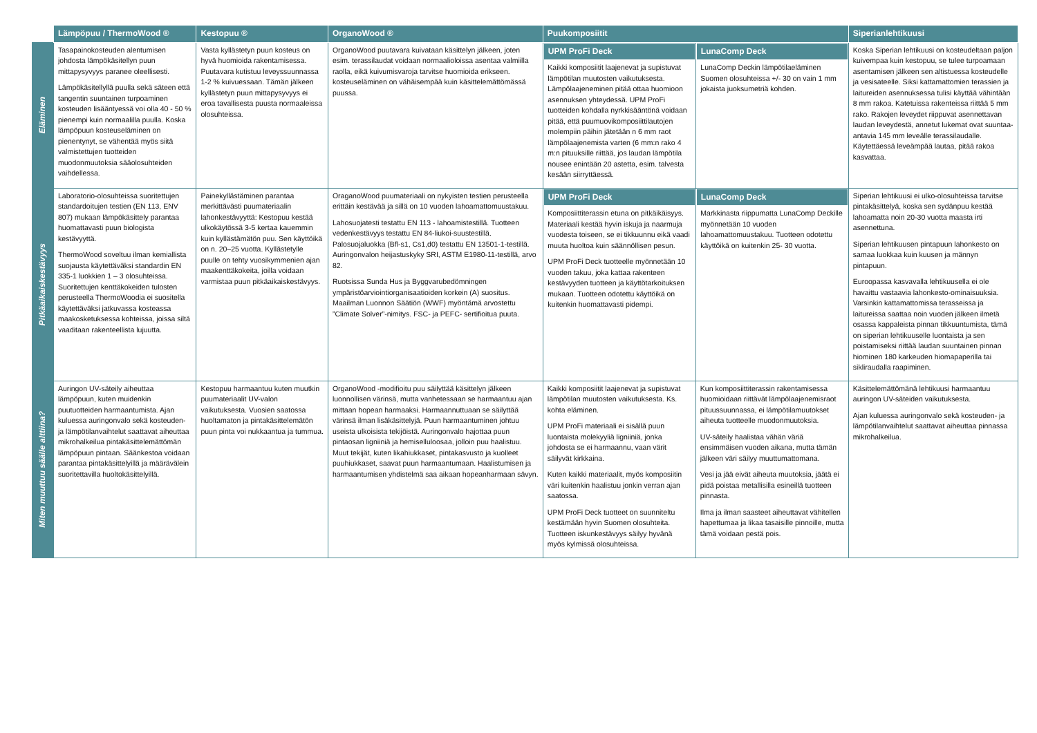| | Lämpöpuu / ThermoWood ® | Kestopuu ® | OrganoWood ® | Puukomposiitit | | Siperianlehtikuusi |
| Eläminen | Tasapainokosteuden alentumisen johdosta lämpökäsitellyn puun mittapysyvyys paranee oleellisesti. Lämpökäsitellyllä puulla sekä säteen että tangentin suuntainen turpoaminen kosteuden lisääntyessä voi olla 40 - 50 % pienempi kuin normaalilla puulla. Koska lämpöpuun kosteuseläminen on pienentynyt, se vähentää myös siitä valmistettujen tuotteiden muodonmuutoksia sääolosuhteiden vaihdellessa. | Vasta kyllästetyn puun kosteus on hyvä huomioida rakentamisessa. Puutavara kutistuu leveyssuunnassa 1-2 % kuivuessaan. Tämän jälkeen kyllästetyn puun mittapysyvyys ei eroa tavallisesta puusta normaaleissa olosuhteissa. | OrganoWood puutavara kuivataan käsittelyn jälkeen, joten esim. terassilaudat voidaan normaalioloissa asentaa valmiilla raolla, eikä kuivumisvaroja tarvitse huomioida erikseen. kosteuseläminen on vähäisempää kuin käsittelemättömässä puussa. | / UPM ProFi Deck / / --- / / Kaikki komposiitit laajenevat ja supistuvat lämpötilan muutosten vaikutuksesta. Lämpölaajeneminen pitää ottaa huomioon asennuksen yhteydessä. UPM ProFi tuotteiden kohdalla nyrkkisääntönä voidaan pitää, että puumuovikomposiittilautojen molempiin päihin jätetään n 6 mm raot lämpölaajenemista varten (6 mm:n rako 4 m:n pituuksille riittää, jos laudan lämpötila nousee enintään 20 astetta, esim. talvesta kesään siirryttäessä. / | / LunaComp Deck / / --- / / LunaComp Deckin lämpötilaeläminen Suomen olosuhteissa +/- 30 on vain 1 mm jokaista juoksumetriä kohden. / | Koska Siperian lehtikuusi on kosteudeltaan paljon kuivempaa kuin kestopuu, se tulee turpoamaan asentamisen jälkeen sen altistuessa kosteudelle ja vesisateelle. Siksi kattamattomien terassien ja laitureiden asennuksessa tulisi käyttää vähintään 8 mm rakoa. Katetuissa rakenteissa riittää 5 mm rako. Rakojen leveydet riippuvat asennettavan laudan leveydestä, annetut lukemat ovat suuntaa-antavia 145 mm leveälle terassilaudalle. Käytettäessä leveämpää lautaa, pitää rakoa kasvattaa. |
| Pitkäaikaiskestävyys | Laboratorio-olosuhteissa suoritettujen standardoitujen testien (EN 113, ENV 807) mukaan lämpökäsittely parantaa huomattavasti puun biologista kestävyyttä. ThermoWood soveltuu ilman kemiallista suojausta käytettäväksi standardin EN 335-1 luokkien 1 – 3 olosuhteissa. Suoritettujen kenttäkokeiden tulosten perusteella ThermoWoodia ei suositella käytettäväksi jatkuvassa kosteassa maakosketuksessa kohteissa, joissa siltä vaaditaan rakenteellista lujuutta. | Painekyllästäminen parantaa merkittävästi puumateriaalin lahonkestävyyttä: Kestopuu kestää ulkokäytössä 3-5 kertaa kauemmin kuin kyllästämätön puu. Sen käyttöikä on n. 20–25 vuotta. Kyllästetylle puulle on tehty vuosikymmenien ajan maakenttäkokeita, joilla voidaan varmistaa puun pitkäaikaiskestävyys. | OraganoWood puumateriaali on nykyisten testien perusteella erittäin kestävää ja sillä on 10 vuoden lahoamattomuustakuu. Lahosuojatesti testattu EN 113 - lahoamistestillä. Tuotteen vedenkestävyys testattu EN 84-liukoi-suustestillä. Palosuojaluokka (Bfl-s1, Cs1,d0) testattu EN 13501-1-testillä. Auringonvalon heijastuskyky SRI, ASTM E1980-11-testillä, arvo 82. Ruotsissa Sunda Hus ja Byggvarubedömningen ympäristöarviointiorganisaatioiden korkein (A) suositus. Maailman Luonnon Säätiön (WWF) myöntämä arvostettu ”Climate Solver”-nimitys. FSC- ja PEFC- sertifioitua puuta. | / UPM ProFi Deck / / --- / / Komposiittiterassin etuna on pitkäikäisyys. Materiaali kestää hyvin iskuja ja naarmuja vuodesta toiseen, se ei tikkuunnu eikä vaadi muuta huoltoa kuin säännöllisen pesun. UPM ProFi Deck tuotteelle myönnetään 10 vuoden takuu, joka kattaa rakenteen kestävyyden tuotteen ja käyttötarkoituksen mukaan. Tuotteen odotettu käyttöikä on kuitenkin huomattavasti pidempi. / | / LunaComp Deck / / --- / / Markkinasta riippumatta LunaComp Deckille myönnetään 10 vuoden lahoamattomuustakuu. Tuotteen odotettu käyttöikä on kuitenkin 25- 30 vuotta. / | Siperian lehtikuusi ei ulko-olosuhteissa tarvitse pintakäsittelyä, koska sen sydänpuu kestää lahoamatta noin 20-30 vuotta maasta irti asennettuna. Siperian lehtikuusen pintapuun lahonkesto on samaa luokkaa kuin kuusen ja männyn pintapuun. Euroopassa kasvavalla lehtikuusella ei ole havaittu vastaavia lahonkesto-ominaisuuksia. Varsinkin kattamattomissa terasseissa ja laitureissa saattaa noin vuoden jälkeen ilmetä osassa kappaleista pinnan tikkuuntumista, tämä on siperian lehtikuuselle luontaista ja sen poistamiseksi riittää laudan suuntainen pinnan hiominen 180 karkeuden hiomapaperilla tai sikliraudalla raapiminen. |
| Miten muuttuu säälle alttiina? | Auringon UV-säteily aiheuttaa lämpöpuun, kuten muidenkin puutuotteiden harmaantumista. Ajan kuluessa auringonvalo sekä kosteuden- ja lämpötilanvaihtelut saattavat aiheuttaa mikrohalkeilua pintakäsittelemättömän lämpöpuun pintaan. Säänkestoa voidaan parantaa pintakäsittelyillä ja määrävälein suoritettavilla huoltokäsittelyillä. | Kestopuu harmaantuu kuten muutkin puumateriaalit UV-valon vaikutuksesta. Vuosien saatossa huoltamaton ja pintakäsittelemätön puun pinta voi nukkaantua ja tummua. | OrganoWood -modifioitu puu säilyttää käsittelyn jälkeen luonnollisen värinsä, mutta vanhetessaan se harmaantuu ajan mittaan hopean harmaaksi. Harmaannuttuaan se säilyttää värinsä ilman lisäkäsittelyjä. Puun harmaantuminen johtuu useista ulkoisista tekijöistä. Auringonvalo hajottaa puun pintaosan ligniiniä ja hemiselluloosaa, jolloin puu haalistuu. Muut tekijät, kuten likahiukkaset, pintakasvusto ja kuolleet puuhiukkaset, saavat puun harmaantumaan. Haalistumisen ja harmaantumisen yhdistelmä saa aikaan hopeanharmaan sävyn. | Kaikki komposiitit laajenevat ja supistuvat lämpötilan muutosten vaikutuksesta. Ks. kohta eläminen. UPM ProFi materiaali ei sisällä puun luontaista molekyyliä ligniiniä, jonka johdosta se ei harmaannu, vaan värit säilyvät kirkkaina. Kuten kaikki materiaalit, myös komposiitin väri kuitenkin haalistuu jonkin verran ajan saatossa. UPM ProFi Deck tuotteet on suunniteltu kestämään hyvin Suomen olosuhteita. Tuotteen iskunkestävyys säilyy hyvänä myös kylmissä olosuhteissa. | Kun komposiittiterassin rakentamisessa huomioidaan riittävät lämpölaajenemisraot pituussuunnassa, ei lämpötilamuutokset aiheuta tuotteelle muodonmuutoksia. UV-säteily haalistaa vähän väriä ensimmäisen vuoden aikana, mutta tämän jälkeen väri säilyy muuttumattomana. Vesi ja jää eivät aiheuta muutoksia, jäätä ei pidä poistaa metallisilla esineillä tuotteen pinnasta. Ilma ja ilman saasteet aiheuttavat vähitellen hapettumaa ja likaa tasaisille pinnoille, mutta tämä voidaan pestä pois. | Käsittelemättömänä lehtikuusi harmaantuu auringon UV-säteiden vaikutuksesta. Ajan kuluessa auringonvalo sekä kosteuden- ja lämpötilanvaihtelut saattavat aiheuttaa pinnassa mikrohalkeilua. |